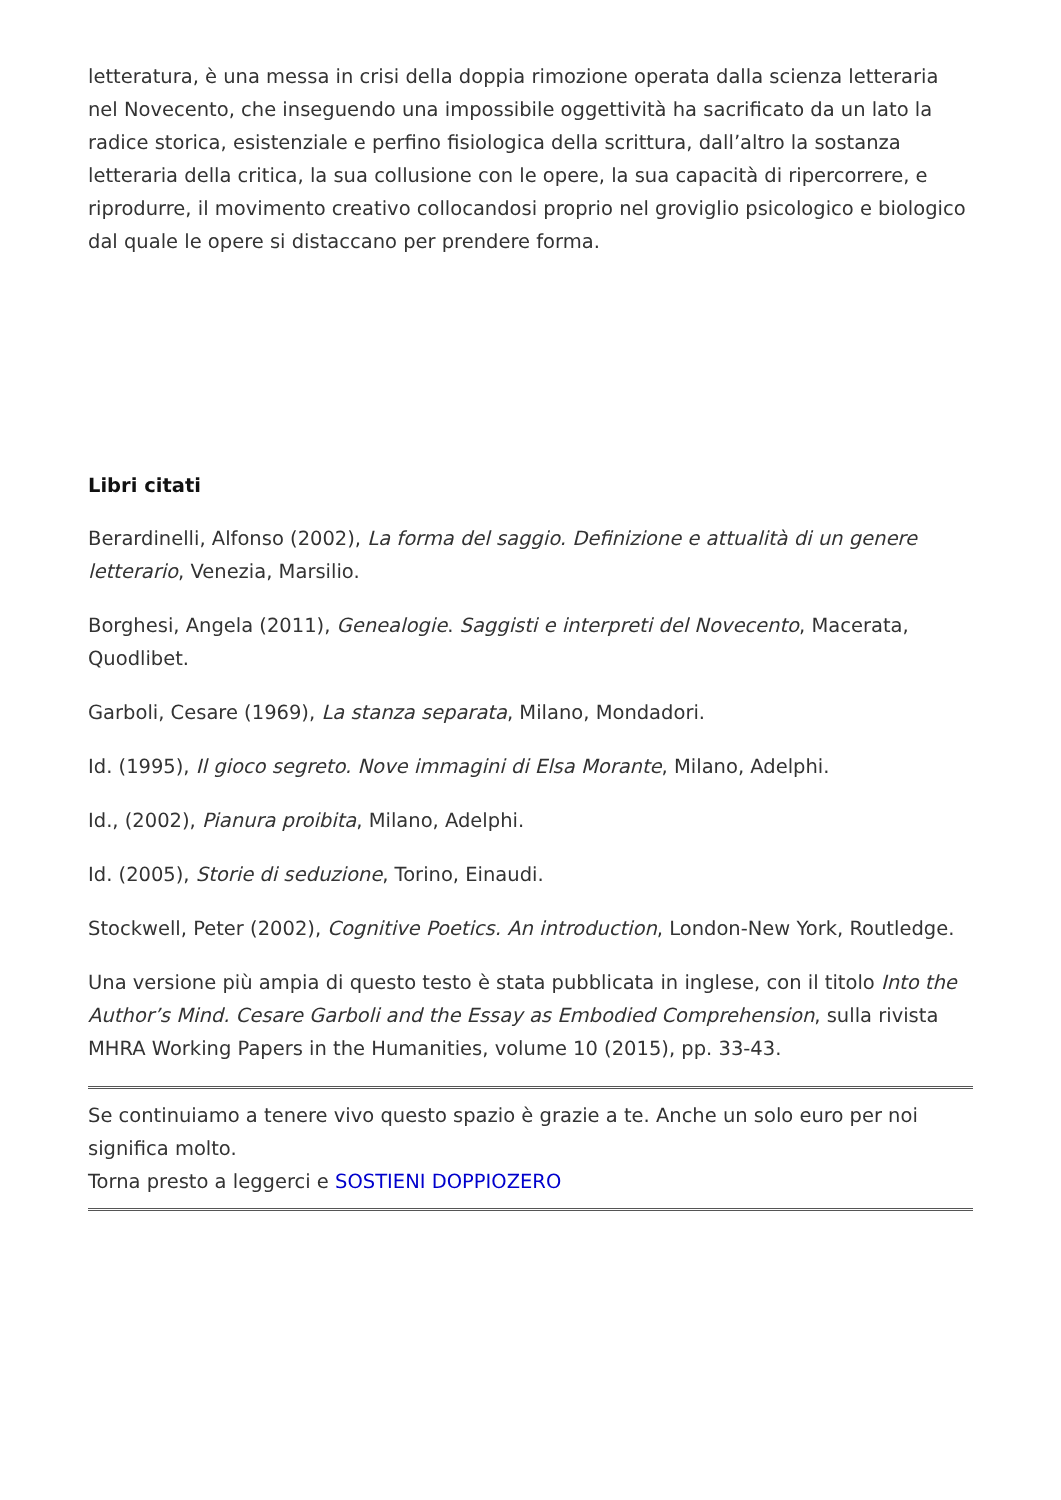letteratura, è una messa in crisi della doppia rimozione operata dalla scienza letteraria nel Novecento, che inseguendo una impossibile oggettività ha sacrificato da un lato la radice storica, esistenziale e perfino fisiologica della scrittura, dall’altro la sostanza letteraria della critica, la sua collusione con le opere, la sua capacità di ripercorrere, e riprodurre, il movimento creativo collocandosi proprio nel groviglio psicologico e biologico dal quale le opere si distaccano per prendere forma.
Libri citati
Berardinelli, Alfonso (2002), La forma del saggio. Definizione e attualità di un genere letterario, Venezia, Marsilio.
Borghesi, Angela (2011), Genealogie. Saggisti e interpreti del Novecento, Macerata, Quodlibet.
Garboli, Cesare (1969), La stanza separata, Milano, Mondadori.
Id. (1995), Il gioco segreto. Nove immagini di Elsa Morante, Milano, Adelphi.
Id., (2002), Pianura proibita, Milano, Adelphi.
Id. (2005), Storie di seduzione, Torino, Einaudi.
Stockwell, Peter (2002), Cognitive Poetics. An introduction, London-New York, Routledge.
Una versione più ampia di questo testo è stata pubblicata in inglese, con il titolo Into the Author’s Mind. Cesare Garboli and the Essay as Embodied Comprehension, sulla rivista MHRA Working Papers in the Humanities, volume 10 (2015), pp. 33-43.
Se continuiamo a tenere vivo questo spazio è grazie a te. Anche un solo euro per noi significa molto.
Torna presto a leggerci e SOSTIENI DOPPIOZERO